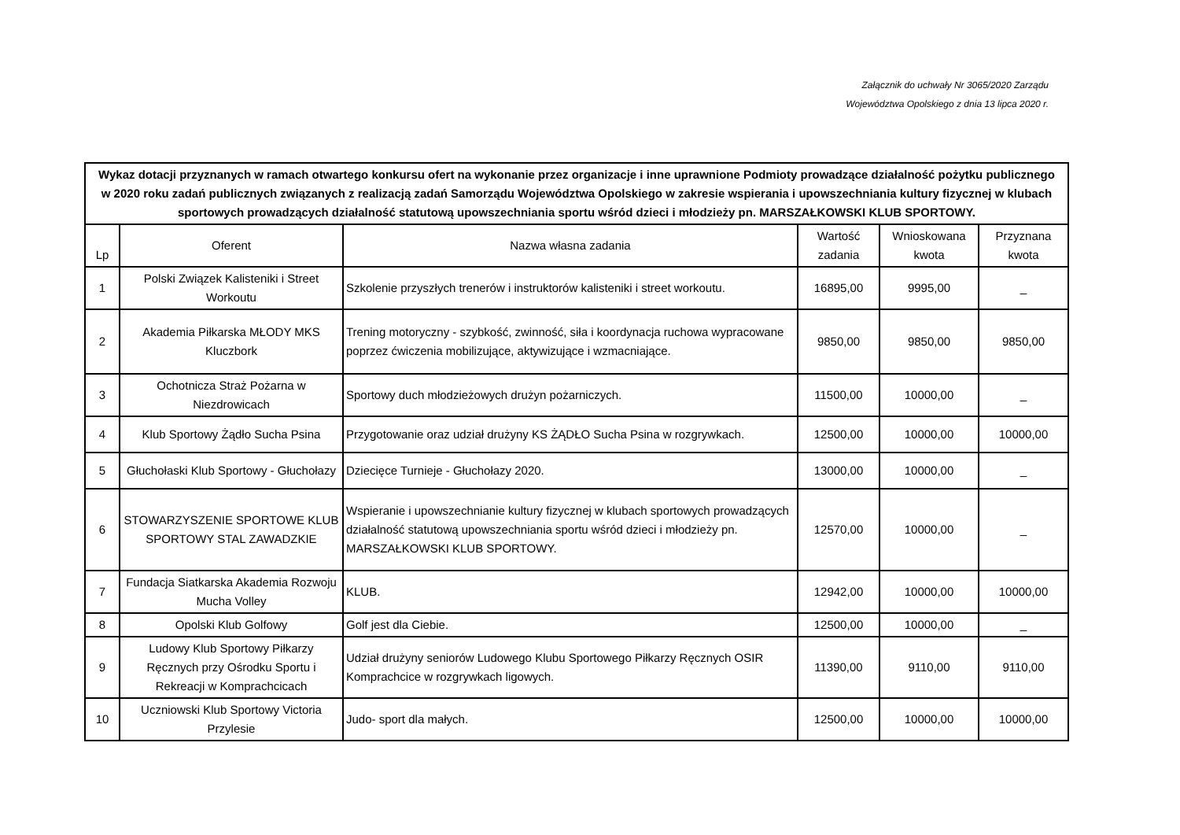Załącznik do uchwały Nr 3065/2020 Zarządu
Województwa Opolskiego z dnia 13 lipca 2020 r.
| Wykaz dotacji przyznanych w ramach otwartego konkursu ofert na wykonanie przez organizacje i inne uprawnione Podmioty prowadzące działalność pożytku publicznego w 2020 roku zadań publicznych związanych z realizacją zadań Samorządu Województwa Opolskiego w zakresie wspierania i upowszechniania kultury fizycznej w klubach sportowych prowadzących działalność statutową upowszechniania sportu wśród dzieci i młodzieży pn. MARSZAŁKOWSKI KLUB SPORTOWY. | | | | | |
| --- | --- | --- | --- | --- | --- |
| Lp | Oferent | Nazwa własna zadania | Wartość zadania | Wnioskowana kwota | Przyznana kwota |
| 1 | Polski Związek Kalisteniki i Street Workoutu | Szkolenie przyszłych trenerów i instruktorów kalisteniki i street workoutu. | 16895,00 | 9995,00 | _ |
| 2 | Akademia Piłkarska MŁODY MKS Kluczbork | Trening motoryczny - szybkość, zwinność, siła i koordynacja ruchowa wypracowane poprzez ćwiczenia mobilizujące, aktywizujące i wzmacniające. | 9850,00 | 9850,00 | 9850,00 |
| 3 | Ochotnicza Straż Pożarna w Niezdrowicach | Sportowy duch młodzieżowych drużyn pożarniczych. | 11500,00 | 10000,00 | _ |
| 4 | Klub Sportowy Żądło Sucha Psina | Przygotowanie oraz udział drużyny KS ŻĄDŁO Sucha Psina w rozgrywkach. | 12500,00 | 10000,00 | 10000,00 |
| 5 | Głuchołaski Klub Sportowy - Głuchołazy | Dziecięce Turnieje - Głuchołazy 2020. | 13000,00 | 10000,00 | _ |
| 6 | STOWARZYSZENIE SPORTOWE KLUB SPORTOWY STAL ZAWADZKIE | Wspieranie i upowszechnianie kultury fizycznej w klubach sportowych prowadzących działalność statutową upowszechniania sportu wśród dzieci i młodzieży pn. MARSZAŁKOWSKI KLUB SPORTOWY. | 12570,00 | 10000,00 | _ |
| 7 | Fundacja Siatkarska Akademia Rozwoju Mucha Volley | KLUB. | 12942,00 | 10000,00 | 10000,00 |
| 8 | Opolski Klub Golfowy | Golf jest dla Ciebie. | 12500,00 | 10000,00 | _ |
| 9 | Ludowy Klub Sportowy Piłkarzy Ręcznych przy Ośrodku Sportu i Rekreacji w Komprachcicach | Udział drużyny seniorów Ludowego Klubu Sportowego Piłkarzy Ręcznych OSIR Komprachcice w rozgrywkach ligowych. | 11390,00 | 9110,00 | 9110,00 |
| 10 | Uczniowski Klub Sportowy Victoria Przylesie | Judo- sport dla małych. | 12500,00 | 10000,00 | 10000,00 |